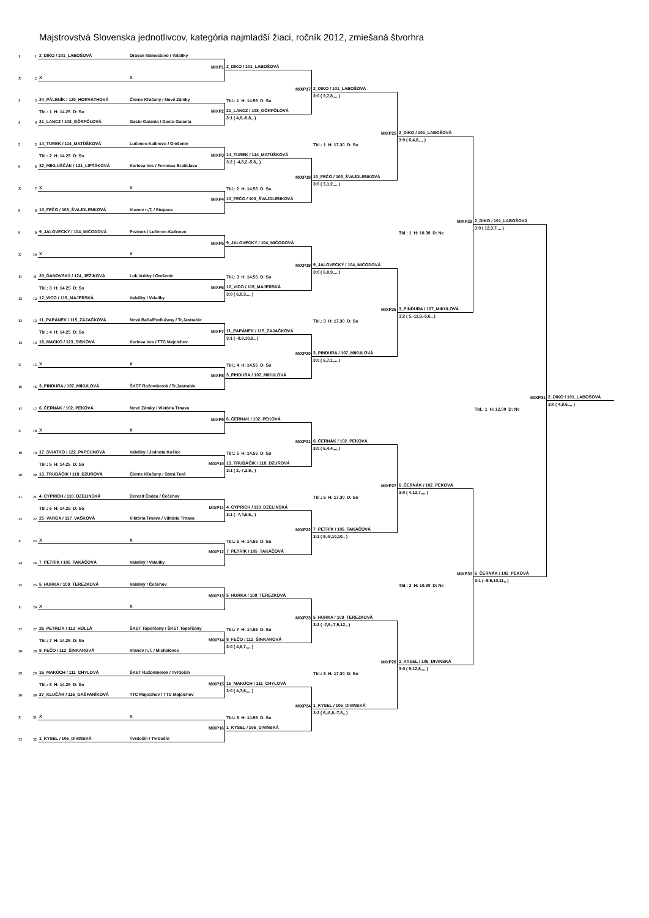Majstrovstvá Slovenska jednotlivcov, kategória najmladší žiaci, ročník 2012, zmiešaná štvorhra
1
1
2_DIKO / 101_LABOŠOVÁ
Oravan Námestovo / Valaliky
MIXP1
2_DIKO / 101_LABOŠOVÁ
X
2
X
X
MIXP17
2_DIKO / 101_LABOŠOVÁ
3
3
24_PÁLENÍK / 120_HORVÁTHOVÁ
Čierne Kľačany / Nové Zámky
Tbl.: 1 H: 14.55 D: So
3:0 ( 3,7,8,,,, )
Tbl.: 1 H: 14.25 D: So
MIXP2
21_LANCZ / 108_GÖRFÖLOVÁ
4
4
21_LANCZ / 108_GÖRFÖLOVÁ
Gasto Galanta / Gasto Galanta
3:1 ( 4,8,-8,8,, )
MIXP25
2_DIKO / 101_LABOŠOVÁ
5
5
14_TUREK / 114_MATÚŠKOVÁ
Lučenec-Kalinovo / Omšenie
Tbl.: 1 H: 17.30 D: So
3:0 ( 6,4,6,,,, )
Tbl.: 2 H: 14.25 D: So
MIXP3
14_TUREK / 114_MATÚŠKOVÁ
6
6
32_MIKLUŠČÁK / 121_LIPTÁKOVÁ
Karlova Ves / Feromax Bratislava
3:2 ( -4,8,2,-5,8,, )
MIXP18
10_FEČO / 103_ŠVAJDLENKOVÁ
X
7
X
X
Tbl.: 2 H: 14.55 D: So
3:0 ( 3,1,2,,,, )
MIXP4
10_FEČO / 103_ŠVAJDLENKOVÁ
8
8
10_FEČO / 103_ŠVAJDLENKOVÁ
Vranov n,T, / Stupava
MIXP29
2_DIKO / 101_LABOŠOVÁ
9
9
9_JALOVECKÝ / 104_MIČODOVÁ
Pezinok / Lučenec-Kalinovo
Tbl.: 1 H: 10.30 D: Ne
3:0 ( 12,3,7,,,, )
MIXP5
9_JALOVECKÝ / 104_MIČODOVÁ
X
10
X
X
MIXP19
9_JALOVECKÝ / 104_MIČODOVÁ
11
11
20_ĎANOVSKÝ / 124_JEŽÍKOVÁ
Lok,Vrútky / Omšenie
Tbl.: 3 H: 14.55 D: So
3:0 ( 6,8,9,,,, )
Tbl.: 3 H: 14.25 D: So
MIXP6
12_VICO / 119_MAJERSKÁ
12
12
12_VICO / 119_MAJERSKÁ
Valaliky / Valaliky
3:0 ( 6,8,3,,,, )
MIXP26
3_PINDURA / 107_MIKULOVÁ
13
13
11_PAPÁNEK / 115_ZAJAČKOVÁ
Nová Baňa/Podlužany / Tr,Jastrabie
Tbl.: 3 H: 17.30 D: So
3:2 ( 5,-11,9,-5,6,, )
Tbl.: 4 H: 14.25 D: So
MIXP7
11_PAPÁNEK / 115_ZAJAČKOVÁ
14
14
16_MACKO / 123_SISKOVÁ
Karlova Ves / TTC Majcichov
3:1 ( -9,9,10,8,, )
MIXP20
3_PINDURA / 107_MIKULOVÁ
X
15
X
X
Tbl.: 4 H: 14.55 D: So
3:0 ( 6,7,1,,,, )
MIXP8
3_PINDURA / 107_MIKULOVÁ
16
16
3_PINDURA / 107_MIKULOVÁ
ŠKST Ružomberok / Tr,Jastrabie
MIXP31
2_DIKO / 101_LABOŠOVÁ
17
17
6_ČERNÁK / 102_PEKOVÁ
Nové Zámky / Viktória Trnava
Tbl.: 1 H: 12.00 D: Ne
3:0 ( 4,8,6,,,, )
MIXP9
6_ČERNÁK / 102_PEKOVÁ
X
18
X
X
MIXP21
6_ČERNÁK / 102_PEKOVÁ
19
19
17_SVIATKO / 122_PAPCUNOVÁ
Valaliky / Jednota Košice
Tbl.: 5 H: 14.55 D: So
3:0 ( 6,4,4,,,, )
Tbl.: 5 H: 14.25 D: So
MIXP10
13_TRUBÁČIK / 118_DZUROVÁ
20
20
13_TRUBÁČIK / 118_DZUROVÁ
Čierne Kľačany / Stará Turá
3:1 ( 2,-7,3,9,, )
MIXP27
6_ČERNÁK / 102_PEKOVÁ
21
21
4_CYPRICH / 110_DZELINSKÁ
Ceresit Čadca / Čečehov
Tbl.: 6 H: 17.30 D: So
3:0 ( 4,13,7,,,, )
Tbl.: 6 H: 14.25 D: So
MIXP11
4_CYPRICH / 110_DZELINSKÁ
22
22
25_VARGA / 117_VAŠKOVÁ
Viktória Trnava / Viktória Trnava
3:1 ( -7,4,6,6,, )
MIXP22
7_PETRÍK / 105_TAKÁČOVÁ
X
23
X
X
Tbl.: 6 H: 14.55 D: So
3:1 ( 9,-9,10,10,, )
MIXP12
7_PETRÍK / 105_TAKÁČOVÁ
24
24
7_PETRÍK / 105_TAKÁČOVÁ
Valaliky / Valaliky
MIXP30
6_ČERNÁK / 102_PEKOVÁ
25
25
5_HURKA / 109_TEREZKOVÁ
Valaliky / Čečehov
Tbl.: 2 H: 10.30 D: Ne
3:1 ( -9,5,10,11,, )
MIXP13
5_HURKA / 109_TEREZKOVÁ
X
26
X
X
MIXP23
5_HURKA / 109_TEREZKOVÁ
27
27
26_PETRLÍK / 113_HOLLÁ
ŠKST Topoľčany / ŠKST Topoľčany
Tbl.: 7 H: 14.55 D: So
3:2 ( -7,5,-7,5,12,, )
Tbl.: 7 H: 14.25 D: So
MIXP14
8_FEČO / 112_ŠINKAROVÁ
28
28
8_FEČO / 112_ŠINKAROVÁ
Vranov n,T, / Michalovce
3:0 ( 4,6,7,,,, )
MIXP28
1_KYSEL / 106_DIVINSKÁ
29
29
15_MAKÚCH / 111_CHYLOVÁ
ŠKST Ružomberok / Tvrdošín
Tbl.: 8 H: 17.30 D: So
3:0 ( 9,12,8,,,, )
Tbl.: 8 H: 14.25 D: So
MIXP15
15_MAKÚCH / 111_CHYLOVÁ
30
30
27_KLUČÁR / 116_GAŠPARÍKOVÁ
TTC Majcichov / TTC Majcichov
3:0 ( 4,7,6,,,, )
MIXP24
1_KYSEL / 106_DIVINSKÁ
X
31
X
X
Tbl.: 8 H: 14.55 D: So
3:2 ( 6,-8,8,-7,8,, )
MIXP16
1_KYSEL / 106_DIVINSKÁ
32
32
1_KYSEL / 106_DIVINSKÁ
Tvrdošín / Tvrdošín